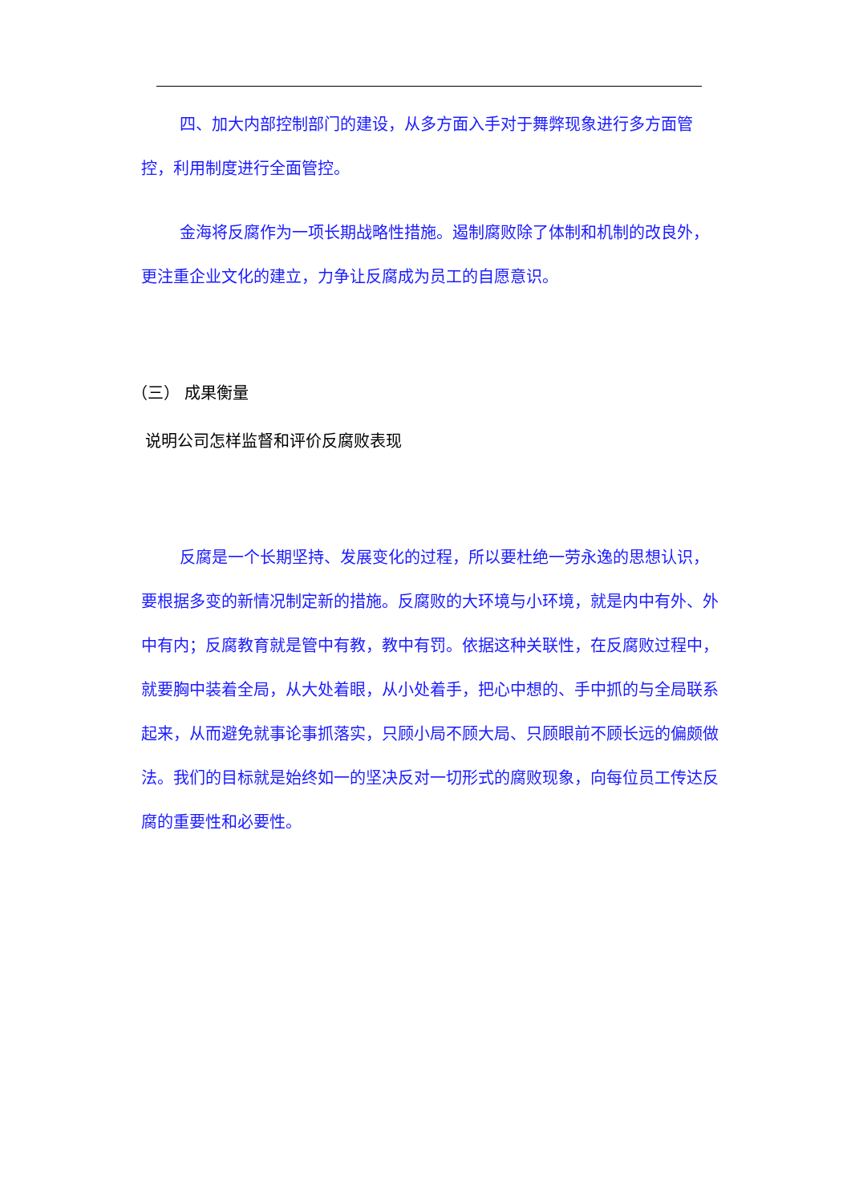四、加大内部控制部门的建设，从多方面入手对于舞弊现象进行多方面管控，利用制度进行全面管控。
金海将反腐作为一项长期战略性措施。遏制腐败除了体制和机制的改良外，更注重企业文化的建立，力争让反腐成为员工的自愿意识。
（三） 成果衡量
说明公司怎样监督和评价反腐败表现
反腐是一个长期坚持、发展变化的过程，所以要杜绝一劳永逸的思想认识，要根据多变的新情况制定新的措施。反腐败的大环境与小环境，就是内中有外、外中有内；反腐教育就是管中有教，教中有罚。依据这种关联性，在反腐败过程中，就要胸中装着全局，从大处着眼，从小处着手，把心中想的、手中抓的与全局联系起来，从而避免就事论事抓落实，只顾小局不顾大局、只顾眼前不顾长远的偏颇做法。我们的目标就是始终如一的坚决反对一切形式的腐败现象，向每位员工传达反腐的重要性和必要性。